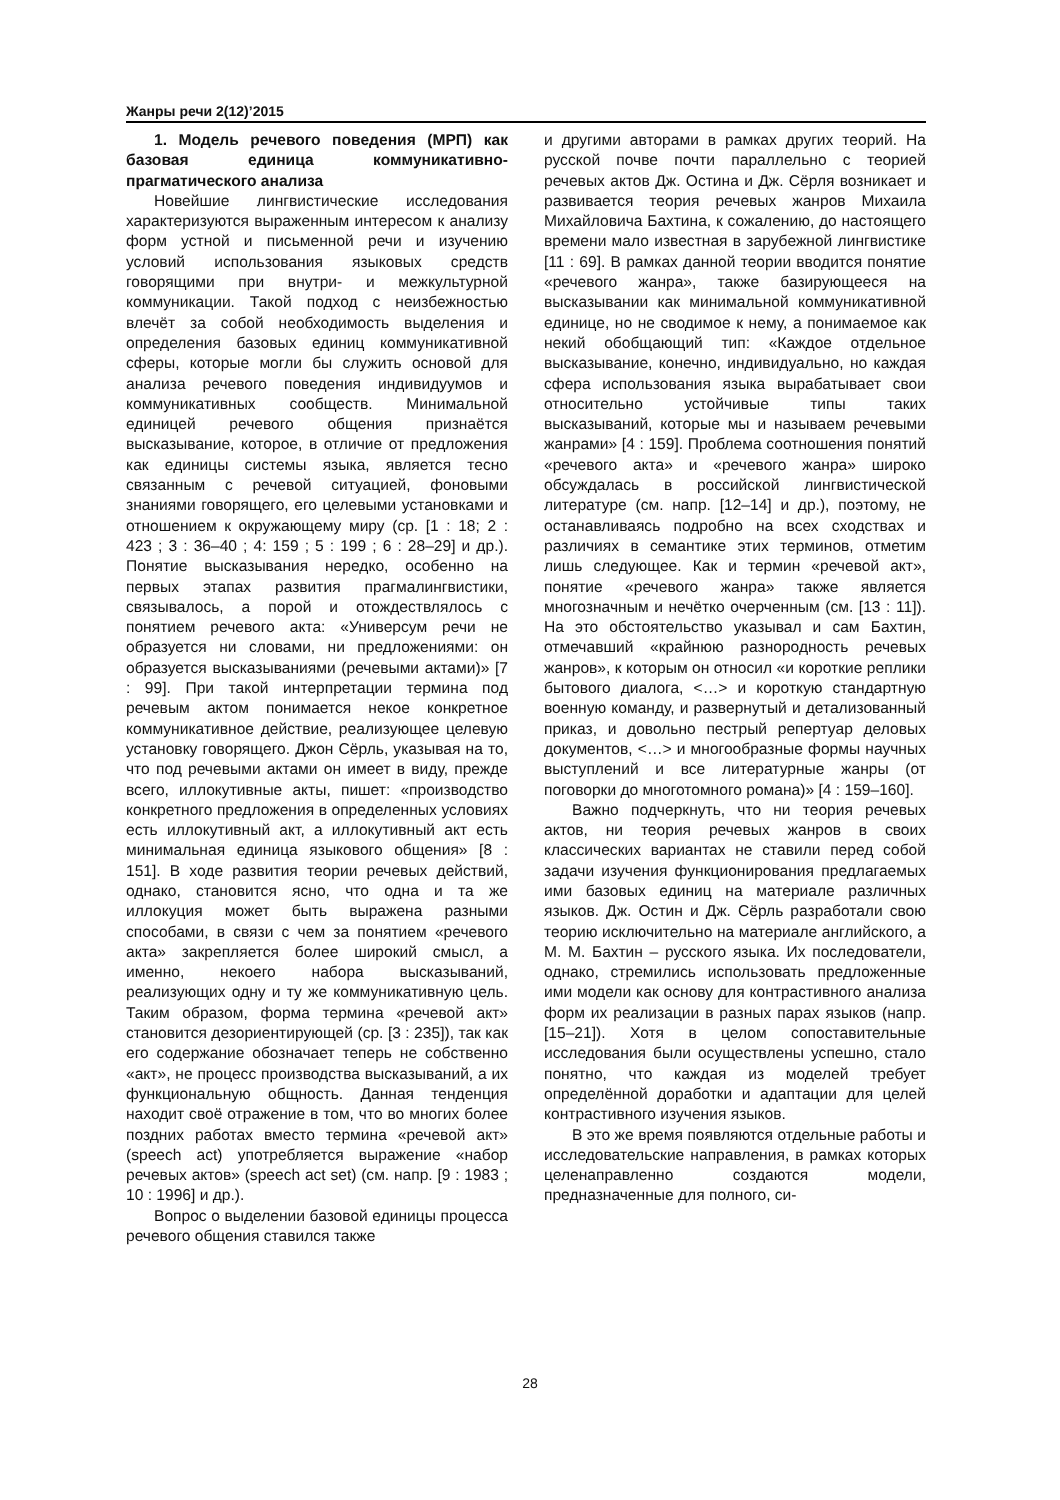Жанры речи 2(12)’2015
1. Модель речевого поведения (МРП) как базовая единица коммуникативно-прагматического анализа
Новейшие лингвистические исследования характеризуются выраженным интересом к анализу форм устной и письменной речи и изучению условий использования языковых средств говорящими при внутри- и межкультурной коммуникации. Такой подход с неизбежностью влечёт за собой необходимость выделения и определения базовых единиц коммуникативной сферы, которые могли бы служить основой для анализа речевого поведения индивидуумов и коммуникативных сообществ. Минимальной единицей речевого общения признаётся высказывание, которое, в отличие от предложения как единицы системы языка, является тесно связанным с речевой ситуацией, фоновыми знаниями говорящего, его целевыми установками и отношением к окружающему миру (ср. [1 : 18; 2 : 423 ; 3 : 36–40 ; 4: 159 ; 5 : 199 ; 6 : 28–29] и др.). Понятие высказывания нередко, особенно на первых этапах развития прагмалингвистики, связывалось, а порой и отождествлялось с понятием речевого акта: «Универсум речи не образуется ни словами, ни предложениями: он образуется высказываниями (речевыми актами)» [7 : 99]. При такой интерпретации термина под речевым актом понимается некое конкретное коммуникативное действие, реализующее целевую установку говорящего. Джон Сёрль, указывая на то, что под речевыми актами он имеет в виду, прежде всего, иллокутивные акты, пишет: «производство конкретного предложения в определенных условиях есть иллокутивный акт, а иллокутивный акт есть минимальная единица языкового общения» [8 : 151]. В ходе развития теории речевых действий, однако, становится ясно, что одна и та же иллокуция может быть выражена разными способами, в связи с чем за понятием «речевого акта» закрепляется более широкий смысл, а именно, некоего набора высказываний, реализующих одну и ту же коммуникативную цель. Таким образом, форма термина «речевой акт» становится дезориентирующей (ср. [3 : 235]), так как его содержание обозначает теперь не собственно «акт», не процесс производства высказываний, а их функциональную общность. Данная тенденция находит своё отражение в том, что во многих более поздних работах вместо термина «речевой акт» (speech act) употребляется выражение «набор речевых актов» (speech act set) (см. напр. [9 : 1983 ; 10 : 1996] и др.).
Вопрос о выделении базовой единицы процесса речевого общения ставился также
и другими авторами в рамках других теорий. На русской почве почти параллельно с теорией речевых актов Дж. Остина и Дж. Сёрля возникает и развивается теория речевых жанров Михаила Михайловича Бахтина, к сожалению, до настоящего времени мало известная в зарубежной лингвистике [11 : 69]. В рамках данной теории вводится понятие «речевого жанра», также базирующееся на высказывании как минимальной коммуникативной единице, но не сводимое к нему, а понимаемое как некий обобщающий тип: «Каждое отдельное высказывание, конечно, индивидуально, но каждая сфера использования языка вырабатывает свои относительно устойчивые типы таких высказываний, которые мы и называем речевыми жанрами» [4 : 159]. Проблема соотношения понятий «речевого акта» и «речевого жанра» широко обсуждалась в российской лингвистической литературе (см. напр. [12–14] и др.), поэтому, не останавливаясь подробно на всех сходствах и различиях в семантике этих терминов, отметим лишь следующее. Как и термин «речевой акт», понятие «речевого жанра» также является многозначным и нечётко очерченным (см. [13 : 11]). На это обстоятельство указывал и сам Бахтин, отмечавший «крайнюю разнородность речевых жанров», к которым он относил «и короткие реплики бытового диалога, <…> и короткую стандартную военную команду, и развернутый и детализованный приказ, и довольно пестрый репертуар деловых документов, <…> и многообразные формы научных выступлений и все литературные жанры (от поговорки до многотомного романа)» [4 : 159–160].
Важно подчеркнуть, что ни теория речевых актов, ни теория речевых жанров в своих классических вариантах не ставили перед собой задачи изучения функционирования предлагаемых ими базовых единиц на материале различных языков. Дж. Остин и Дж. Сёрль разработали свою теорию исключительно на материале английского, а М. М. Бахтин – русского языка. Их последователи, однако, стремились использовать предложенные ими модели как основу для контрастивного анализа форм их реализации в разных парах языков (напр. [15–21]). Хотя в целом сопоставительные исследования были осуществлены успешно, стало понятно, что каждая из моделей требует определённой доработки и адаптации для целей контрастивного изучения языков.
В это же время появляются отдельные работы и исследовательские направления, в рамках которых целенаправленно создаются модели, предназначенные для полного, си-
28